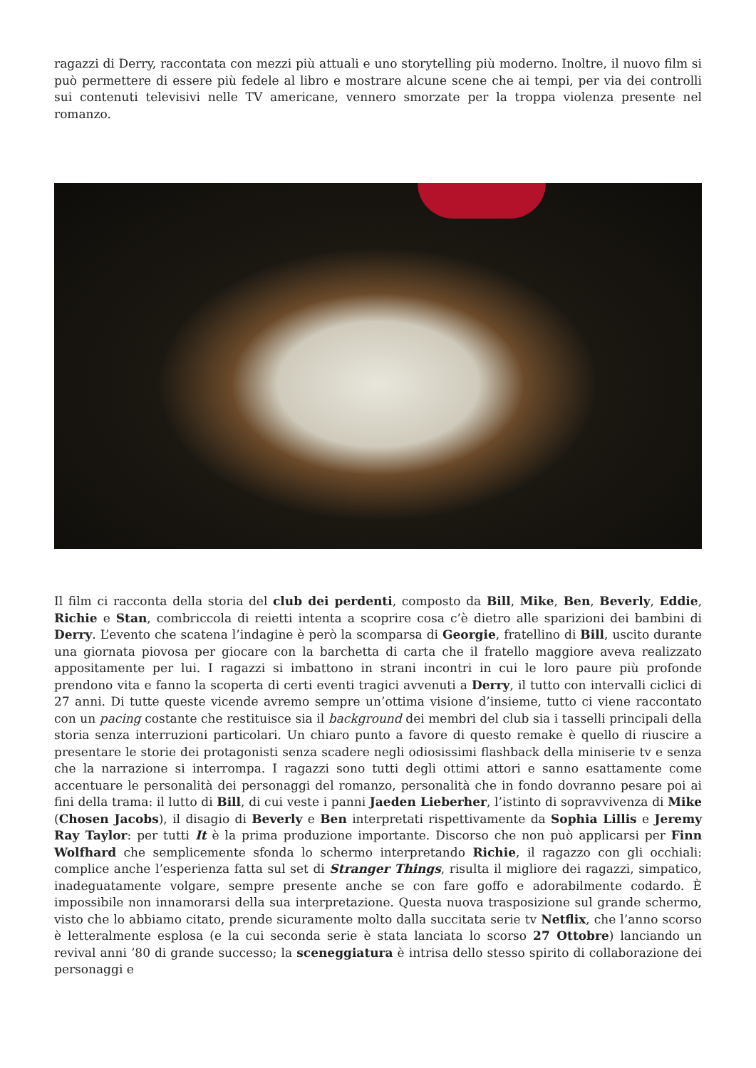ragazzi di Derry, raccontata con mezzi più attuali e uno storytelling più moderno. Inoltre, il nuovo film si può permettere di essere più fedele al libro e mostrare alcune scene che ai tempi, per via dei controlli sui contenuti televisivi nelle TV americane, vennero smorzate per la troppa violenza presente nel romanzo.
Il film ci racconta della storia del club dei perdenti, composto da Bill, Mike, Ben, Beverly, Eddie, Richie e Stan, combriccola di reietti intenta a scoprire cosa c’è dietro alle sparizioni dei bambini di Derry. L’evento che scatena l’indagine è però la scomparsa di Georgie, fratellino di Bill, uscito durante una giornata piovosa per giocare con la barchetta di carta che il fratello maggiore aveva realizzato appositamente per lui. I ragazzi si imbattono in strani incontri in cui le loro paure più profonde prendono vita e fanno la scoperta di certi eventi tragici avvenuti a Derry, il tutto con intervalli ciclici di 27 anni. Di tutte queste vicende avremo sempre un’ottima visione d’insieme, tutto ci viene raccontato con un pacing costante che restituisce sia il background dei membri del club sia i tasselli principali della storia senza interruzioni particolari. Un chiaro punto a favore di questo remake è quello di riuscire a presentare le storie dei protagonisti senza scadere negli odiosissimi flashback della miniserie tv e senza che la narrazione si interrompa. I ragazzi sono tutti degli ottimi attori e sanno esattamente come accentuare le personalità dei personaggi del romanzo, personalità che in fondo dovranno pesare poi ai fini della trama: il lutto di Bill, di cui veste i panni Jaeden Lieberher, l’istinto di sopravvivenza di Mike (Chosen Jacobs), il disagio di Beverly e Ben interpretati rispettivamente da Sophia Lillis e Jeremy Ray Taylor: per tutti It è la prima produzione importante. Discorso che non può applicarsi per Finn Wolfhard che semplicemente sfonda lo schermo interpretando Richie, il ragazzo con gli occhiali: complice anche l’esperienza fatta sul set di Stranger Things, risulta il migliore dei ragazzi, simpatico, inadeguatamente volgare, sempre presente anche se con fare goffo e adorabilmente codardo. È impossibile non innamorarsi della sua interpretazione. Questa nuova trasposizione sul grande schermo, visto che lo abbiamo citato, prende sicuramente molto dalla succitata serie tv Netflix, che l’anno scorso è letteralmente esplosa (e la cui seconda serie è stata lanciata lo scorso 27 Ottobre) lanciando un revival anni ’80 di grande successo; la sceneggiatura è intrisa dello stesso spirito di collaborazione dei personaggi e